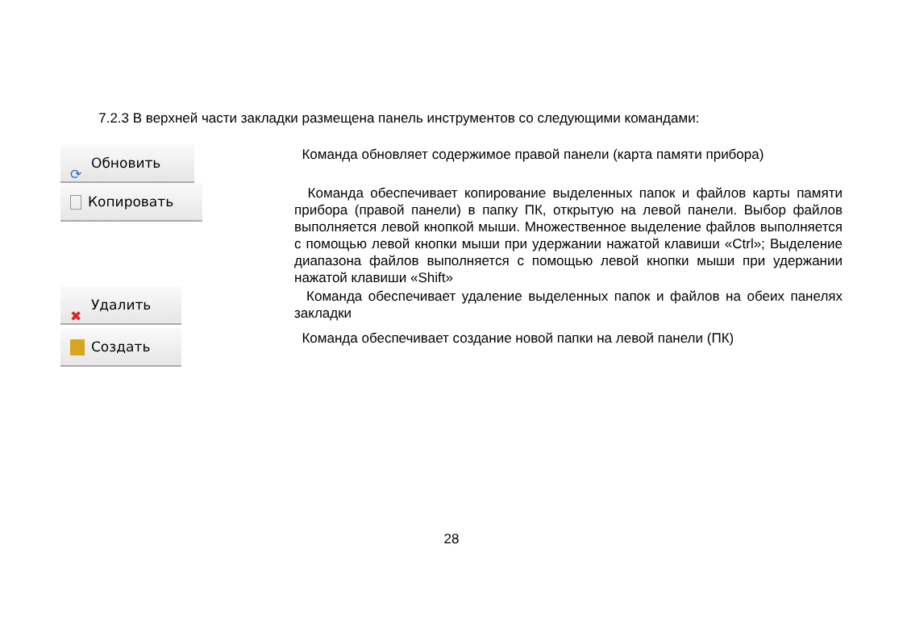7.2.3 В верхней части закладки размещена панель инструментов со следующими командами:
⟳ Обновить
Команда обновляет содержимое правой панели (карта памяти прибора)
Копировать
Команда обеспечивает копирование выделенных папок и файлов карты памяти прибора (правой панели) в папку ПК, открытую на левой панели. Выбор файлов выполняется левой кнопкой мыши. Множественное выделение файлов выполняется с помощью левой кнопки мыши при удержании нажатой клавиши «Ctrl»; Выделение диапазона файлов выполняется с помощью левой кнопки мыши при удержании нажатой клавиши «Shift»
✖ Удалить
Команда обеспечивает удаление выделенных папок и файлов на обеих панелях закладки
Создать
Команда обеспечивает создание новой папки на левой панели (ПК)
28